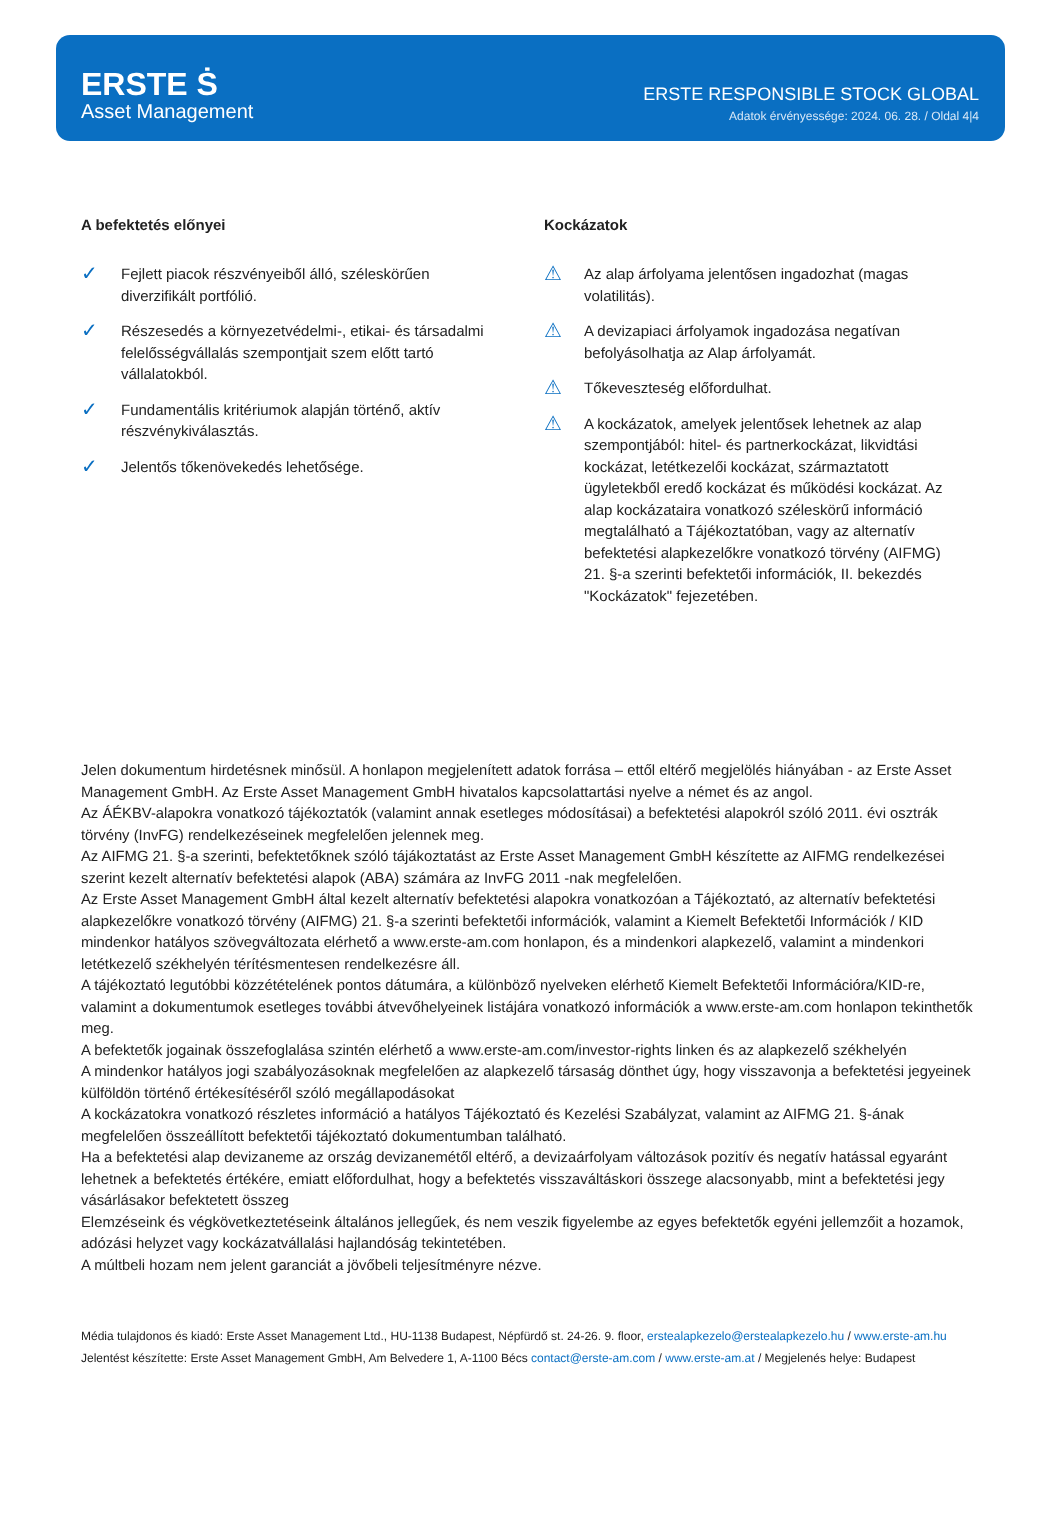ERSTE Ṡ
Asset Management
ERSTE RESPONSIBLE STOCK GLOBAL
Adatok érvényessége: 2024. 06. 28. / Oldal 4|4
A befektetés előnyei
✓
Fejlett piacok részvényeiből álló, széleskörűen diverzifikált portfólió.
✓
Részesedés a környezetvédelmi-, etikai- és társadalmi felelősségvállalás szempontjait szem előtt tartó vállalatokból.
✓
Fundamentális kritériumok alapján történő, aktív részvénykiválasztás.
✓
Jelentős tőkenövekedés lehetősége.
Kockázatok
⚠
Az alap árfolyama jelentősen ingadozhat (magas volatilitás).
⚠
A devizapiaci árfolyamok ingadozása negatívan befolyásolhatja az Alap árfolyamát.
⚠
Tőkeveszteség előfordulhat.
⚠
A kockázatok, amelyek jelentősek lehetnek az alap szempontjából: hitel- és partnerkockázat, likvidtási kockázat, letétkezelői kockázat, származtatott ügyletekből eredő kockázat és működési kockázat. Az alap kockázataira vonatkozó széleskörű információ megtalálható a Tájékoztatóban, vagy az alternatív befektetési alapkezelőkre vonatkozó törvény (AIFMG) 21. §-a szerinti befektetői információk, II. bekezdés "Kockázatok" fejezetében.
Jelen dokumentum hirdetésnek minősül. A honlapon megjelenített adatok forrása – ettől eltérő megjelölés hiányában - az Erste Asset Management GmbH. Az Erste Asset Management GmbH hivatalos kapcsolattartási nyelve a német és az angol.
Az ÁÉKBV-alapokra vonatkozó tájékoztatók (valamint annak esetleges módosításai) a befektetési alapokról szóló 2011. évi osztrák törvény (InvFG) rendelkezéseinek megfelelően jelennek meg.
Az AIFMG 21. §-a szerinti, befektetőknek szóló tájákoztatást az Erste Asset Management GmbH készítette az AIFMG rendelkezései szerint kezelt alternatív befektetési alapok (ABA) számára az InvFG 2011 -nak megfelelően.
Az Erste Asset Management GmbH által kezelt alternatív befektetési alapokra vonatkozóan a Tájékoztató, az alternatív befektetési alapkezelőkre vonatkozó törvény (AIFMG) 21. §-a szerinti befektetői információk, valamint a Kiemelt Befektetői Információk / KID mindenkor hatályos szövegváltozata elérhető a www.erste-am.com honlapon, és a mindenkori alapkezelő, valamint a mindenkori letétkezelő székhelyén térítésmentesen rendelkezésre áll.
A tájékoztató legutóbbi közzétételének pontos dátumára, a különböző nyelveken elérhető Kiemelt Befektetői Információra/KID-re, valamint a dokumentumok esetleges további átvevőhelyeinek listájára vonatkozó információk a www.erste-am.com honlapon tekinthetők meg.
A befektetők jogainak összefoglalása szintén elérhető a www.erste-am.com/investor-rights linken és az alapkezelő székhelyén
A mindenkor hatályos jogi szabályozásoknak megfelelően az alapkezelő társaság dönthet úgy, hogy visszavonja a befektetési jegyeinek külföldön történő értékesítéséről szóló megállapodásokat
A kockázatokra vonatkozó részletes információ a hatályos Tájékoztató és Kezelési Szabályzat, valamint az AIFMG 21. §-ának megfelelően összeállított befektetői tájékoztató dokumentumban található.
Ha a befektetési alap devizaneme az ország devizanemétől eltérő, a devizaárfolyam változások pozitív és negatív hatással egyaránt lehetnek a befektetés értékére, emiatt előfordulhat, hogy a befektetés visszaváltáskori összege alacsonyabb, mint a befektetési jegy vásárlásakor befektetett összeg
Elemzéseink és végkövetkeztetéseink általános jellegűek, és nem veszik figyelembe az egyes befektetők egyéni jellemzőit a hozamok, adózási helyzet vagy kockázatvállalási hajlandóság tekintetében.
A múltbeli hozam nem jelent garanciát a jövőbeli teljesítményre nézve.
Média tulajdonos és kiadó: Erste Asset Management Ltd., HU-1138 Budapest, Népfürdő st. 24-26. 9. floor, erstealapkezelo@erstealapkezelo.hu / www.erste-am.hu
Jelentést készítette: Erste Asset Management GmbH, Am Belvedere 1, A-1100 Bécs contact@erste-am.com / www.erste-am.at / Megjelenés helye: Budapest